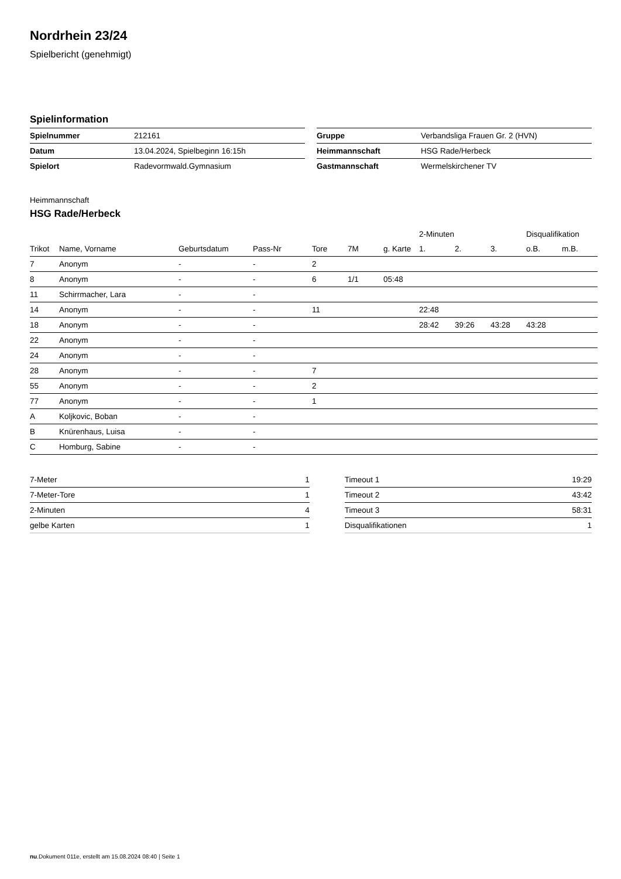Nordrhein 23/24
Spielbericht (genehmigt)
Spielinformation
| Spielnummer | 212161 |
| Datum | 13.04.2024, Spielbeginn 16:15h |
| Spielort | Radevormwald.Gymnasium |
| Gruppe | Verbandsliga Frauen Gr. 2 (HVN) |
| Heimmannschaft | HSG Rade/Herbeck |
| Gastmannschaft | Wermelskirchener TV |
Heimmannschaft
HSG Rade/Herbeck
| | | | | | | | 2-Minuten | | | Disqualifikation | |
| --- | --- | --- | --- | --- | --- | --- | --- | --- | --- | --- | --- |
| Trikot | Name, Vorname | Geburtsdatum | Pass-Nr | Tore | 7M | g. Karte | 1. | 2. | 3. | o.B. | m.B. |
| 7 | Anonym | - | - | 2 | | | | | | | |
| 8 | Anonym | - | - | 6 | 1/1 | 05:48 | | | | | |
| 11 | Schirrmacher, Lara | - | - | | | | | | | | |
| 14 | Anonym | - | - | 11 | | | 22:48 | | | | |
| 18 | Anonym | - | - | | | | 28:42 | 39:26 | 43:28 | 43:28 | |
| 22 | Anonym | - | - | | | | | | | | |
| 24 | Anonym | - | - | | | | | | | | |
| 28 | Anonym | - | - | 7 | | | | | | | |
| 55 | Anonym | - | - | 2 | | | | | | | |
| 77 | Anonym | - | - | 1 | | | | | | | |
| A | Koljkovic, Boban | - | - | | | | | | | | |
| B | Knürenhaus, Luisa | - | - | | | | | | | | |
| C | Homburg, Sabine | - | - | | | | | | | | |
| 7-Meter | 1 |
| 7-Meter-Tore | 1 |
| 2-Minuten | 4 |
| gelbe Karten | 1 |
| Timeout 1 | 19:29 |
| Timeout 2 | 43:42 |
| Timeout 3 | 58:31 |
| Disqualifikationen | 1 |
nu.Dokument 011e, erstellt am 15.08.2024 08:40 | Seite 1